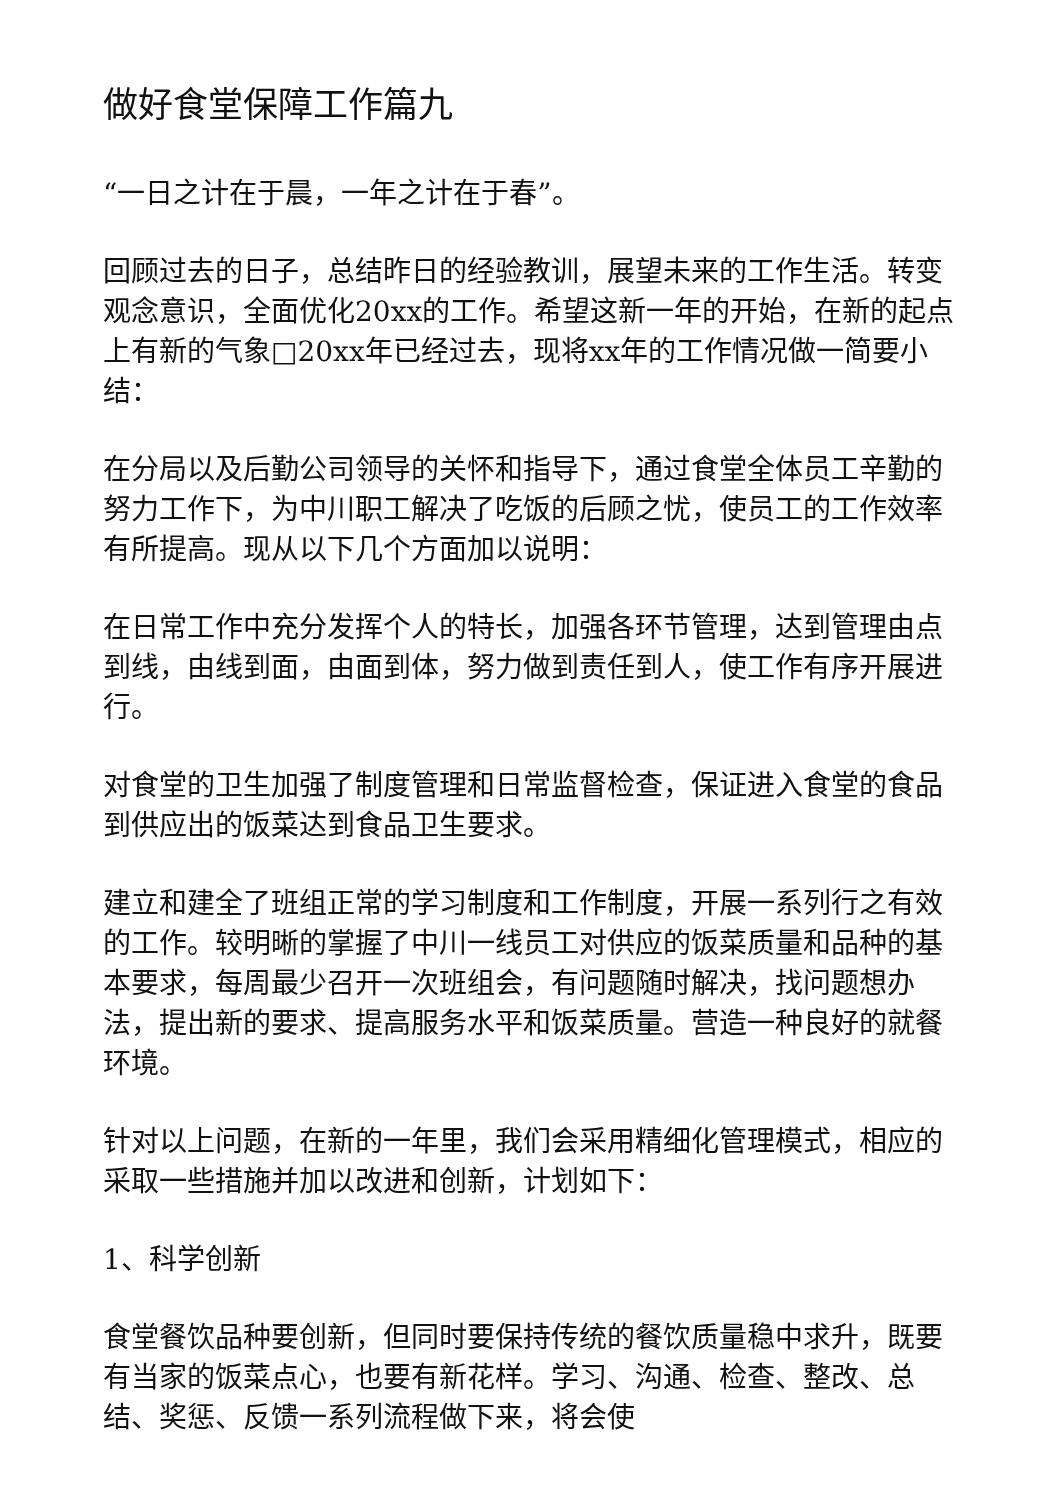做好食堂保障工作篇九
“一日之计在于晨，一年之计在于春”。
回顾过去的日子，总结昨日的经验教训，展望未来的工作生活。转变观念意识，全面优化20xx的工作。希望这新一年的开始，在新的起点上有新的气象□20xx年已经过去，现将xx年的工作情况做一简要小结：
在分局以及后勤公司领导的关怀和指导下，通过食堂全体员工辛勤的努力工作下，为中川职工解决了吃饭的后顾之忧，使员工的工作效率有所提高。现从以下几个方面加以说明：
在日常工作中充分发挥个人的特长，加强各环节管理，达到管理由点到线，由线到面，由面到体，努力做到责任到人，使工作有序开展进行。
对食堂的卫生加强了制度管理和日常监督检查，保证进入食堂的食品到供应出的饭菜达到食品卫生要求。
建立和建全了班组正常的学习制度和工作制度，开展一系列行之有效的工作。较明晰的掌握了中川一线员工对供应的饭菜质量和品种的基本要求，每周最少召开一次班组会，有问题随时解决，找问题想办法，提出新的要求、提高服务水平和饭菜质量。营造一种良好的就餐环境。
针对以上问题，在新的一年里，我们会采用精细化管理模式，相应的采取一些措施并加以改进和创新，计划如下：
1、科学创新
食堂餐饮品种要创新，但同时要保持传统的餐饮质量稳中求升，既要有当家的饭菜点心，也要有新花样。学习、沟通、检查、整改、总结、奖惩、反馈一系列流程做下来，将会使